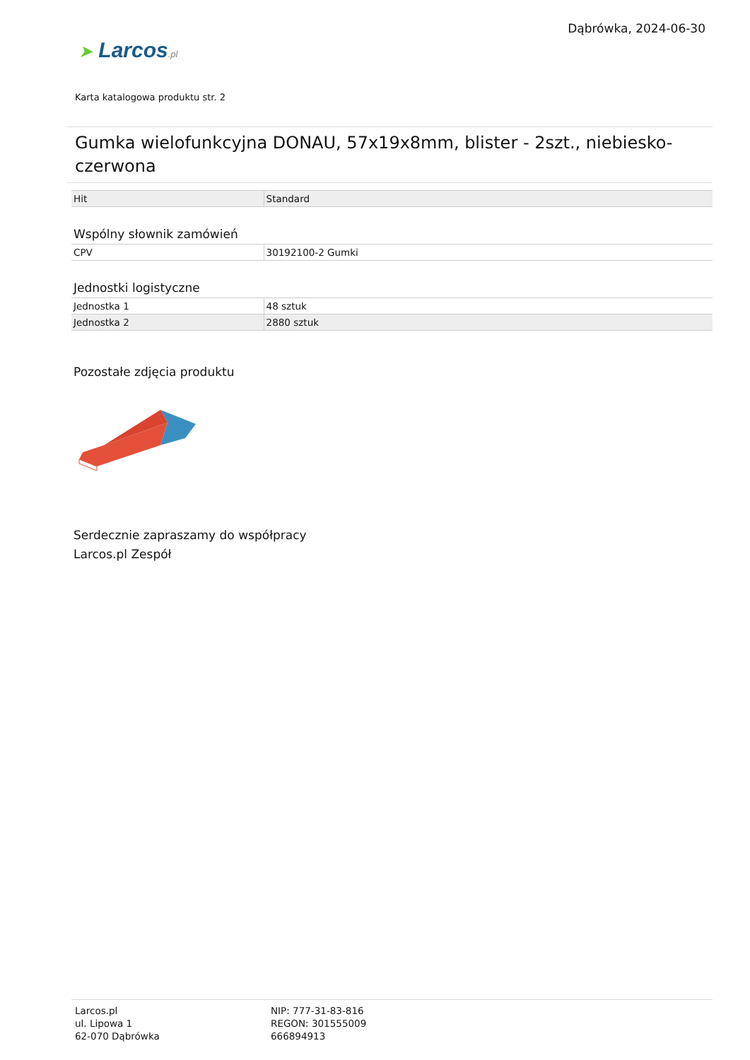Dąbrówka, 2024-06-30
➤ Larcos.pl
Karta katalogowa produktu str. 2
Gumka wielofunkcyjna DONAU, 57x19x8mm, blister - 2szt., niebiesko-czerwona
| Hit | Standard |
Wspólny słownik zamówień
| CPV | 30192100-2 Gumki |
Jednostki logistyczne
| Jednostka 1 | 48 sztuk |
| Jednostka 2 | 2880 sztuk |
Pozostałe zdjęcia produktu
Serdecznie zapraszamy do współpracy
Larcos.pl Zespół
Larcos.pl
ul. Lipowa 1
62-070 Dąbrówka
NIP: 777-31-83-816
REGON: 301555009
666894913